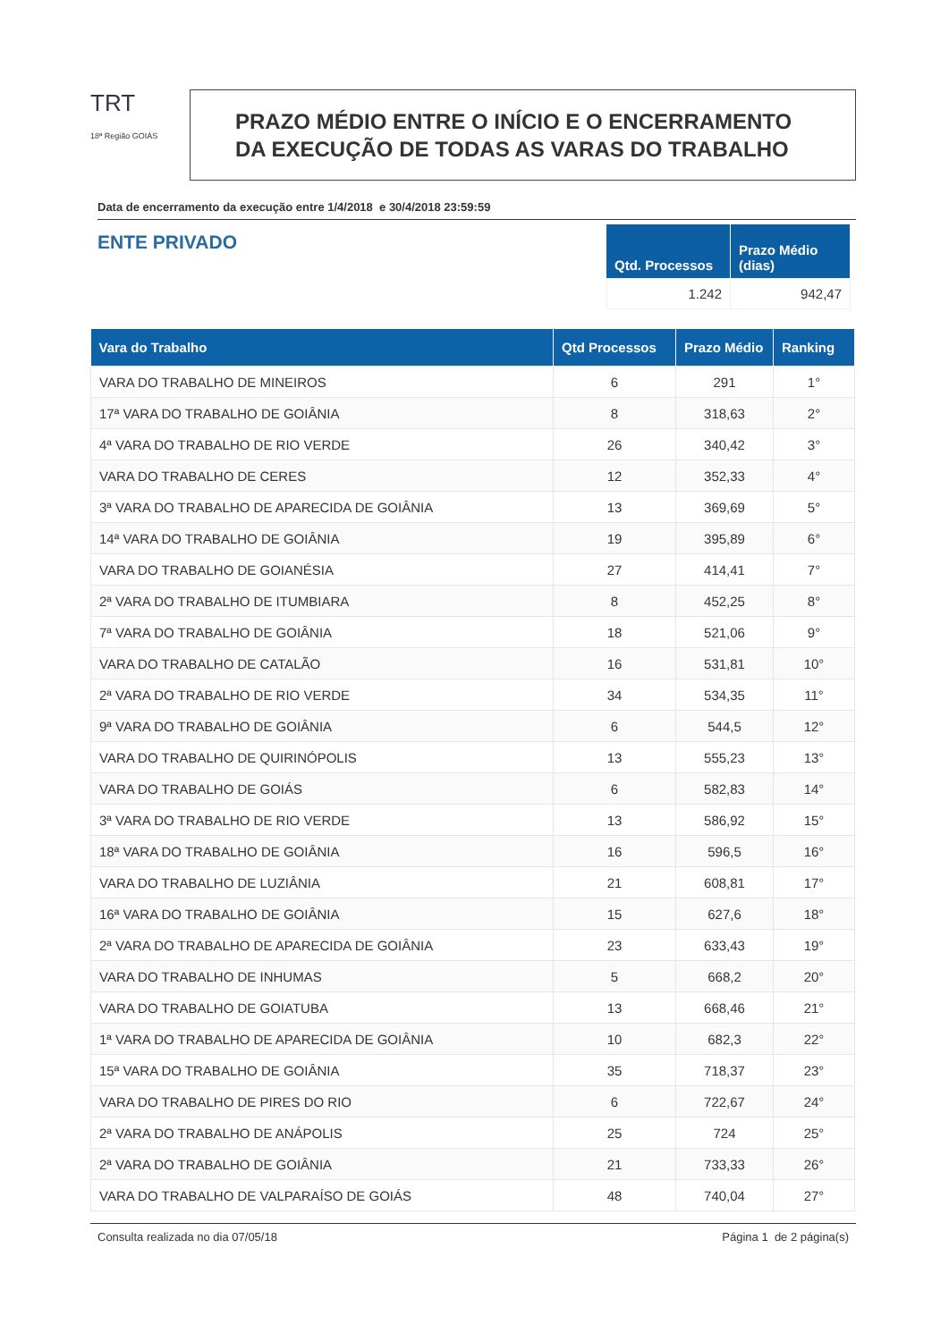TRT
18ª Região GOIÁS
PRAZO MÉDIO ENTRE O INÍCIO E O ENCERRAMENTO
DA EXECUÇÃO DE TODAS AS VARAS DO TRABALHO
Data de encerramento da execução entre 1/4/2018 e 30/4/2018 23:59:59
ENTE PRIVADO
| Qtd. Processos | Prazo Médio (dias) |
| --- | --- |
| 1.242 | 942,47 |
| Vara do Trabalho | Qtd Processos | Prazo Médio | Ranking |
| --- | --- | --- | --- |
| VARA DO TRABALHO DE MINEIROS | 6 | 291 | 1° |
| 17ª VARA DO TRABALHO DE GOIÂNIA | 8 | 318,63 | 2° |
| 4ª VARA DO TRABALHO DE RIO VERDE | 26 | 340,42 | 3° |
| VARA DO TRABALHO DE CERES | 12 | 352,33 | 4° |
| 3ª VARA DO TRABALHO DE APARECIDA DE GOIÂNIA | 13 | 369,69 | 5° |
| 14ª VARA DO TRABALHO DE GOIÂNIA | 19 | 395,89 | 6° |
| VARA DO TRABALHO DE GOIANÉSIA | 27 | 414,41 | 7° |
| 2ª VARA DO TRABALHO DE ITUMBIARA | 8 | 452,25 | 8° |
| 7ª VARA DO TRABALHO DE GOIÂNIA | 18 | 521,06 | 9° |
| VARA DO TRABALHO DE CATALÃO | 16 | 531,81 | 10° |
| 2ª VARA DO TRABALHO DE RIO VERDE | 34 | 534,35 | 11° |
| 9ª VARA DO TRABALHO DE GOIÂNIA | 6 | 544,5 | 12° |
| VARA DO TRABALHO DE QUIRINÓPOLIS | 13 | 555,23 | 13° |
| VARA DO TRABALHO DE GOIÁS | 6 | 582,83 | 14° |
| 3ª VARA DO TRABALHO DE RIO VERDE | 13 | 586,92 | 15° |
| 18ª VARA DO TRABALHO DE GOIÂNIA | 16 | 596,5 | 16° |
| VARA DO TRABALHO DE LUZIÂNIA | 21 | 608,81 | 17° |
| 16ª VARA DO TRABALHO DE GOIÂNIA | 15 | 627,6 | 18° |
| 2ª VARA DO TRABALHO DE APARECIDA DE GOIÂNIA | 23 | 633,43 | 19° |
| VARA DO TRABALHO DE INHUMAS | 5 | 668,2 | 20° |
| VARA DO TRABALHO DE GOIATUBA | 13 | 668,46 | 21° |
| 1ª VARA DO TRABALHO DE APARECIDA DE GOIÂNIA | 10 | 682,3 | 22° |
| 15ª VARA DO TRABALHO DE GOIÂNIA | 35 | 718,37 | 23° |
| VARA DO TRABALHO DE PIRES DO RIO | 6 | 722,67 | 24° |
| 2ª VARA DO TRABALHO DE ANÁPOLIS | 25 | 724 | 25° |
| 2ª VARA DO TRABALHO DE GOIÂNIA | 21 | 733,33 | 26° |
| VARA DO TRABALHO DE VALPARAÍSO DE GOIÁS | 48 | 740,04 | 27° |
Consulta realizada no dia 07/05/18 Página 1 de 2 página(s)